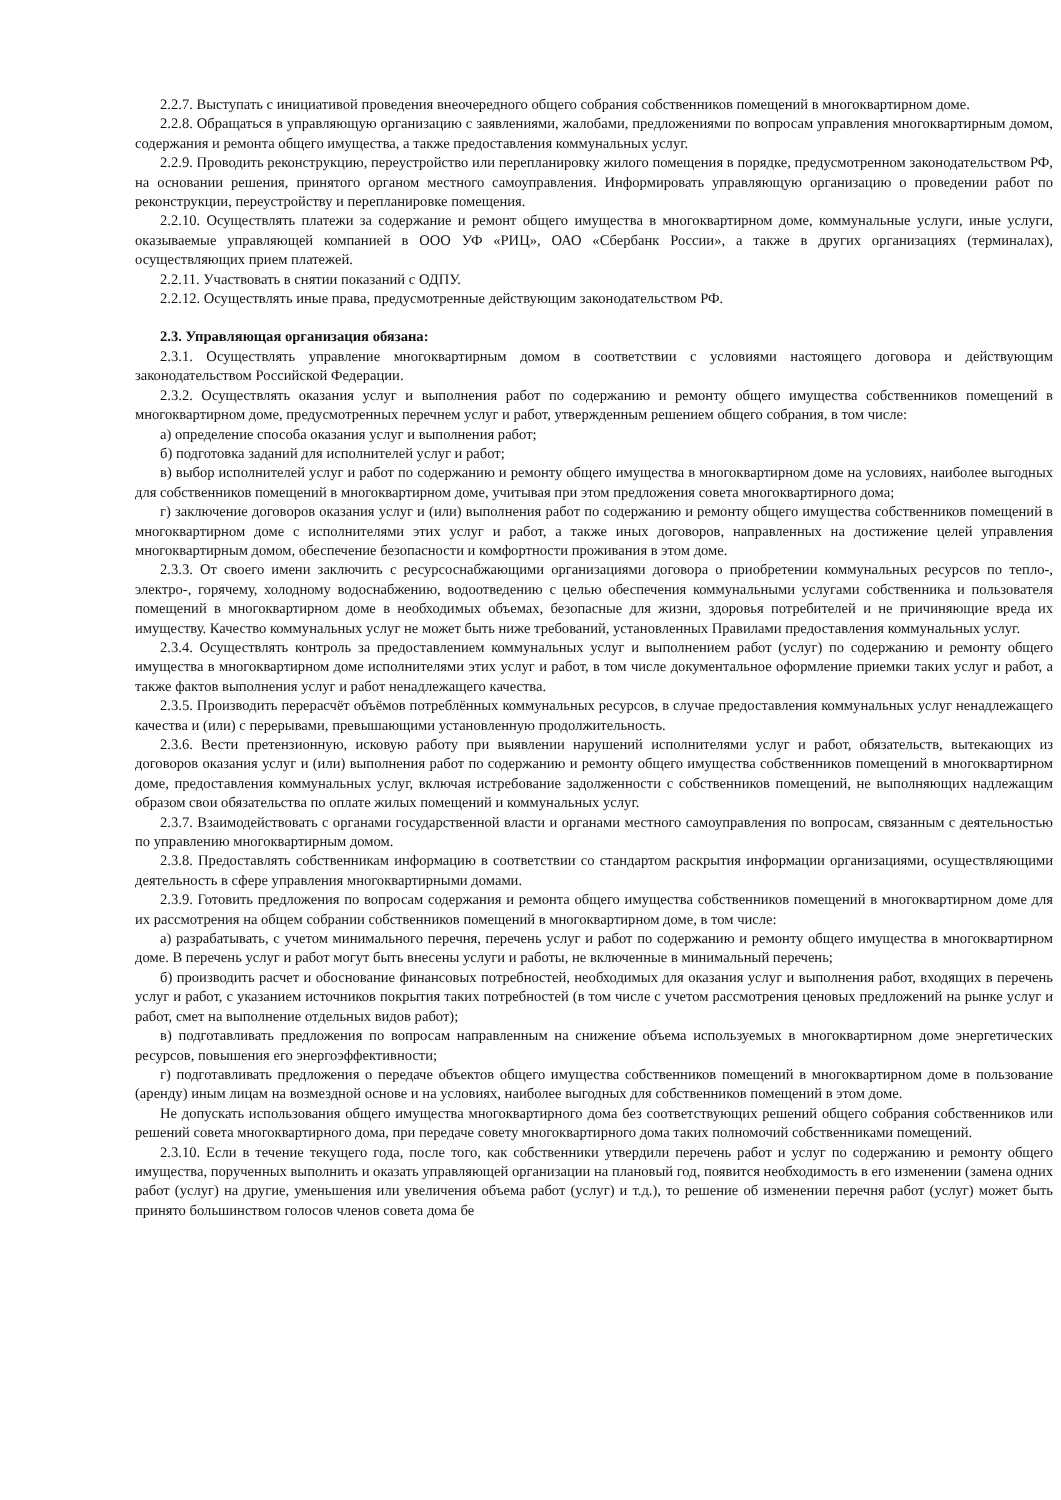2.2.7. Выступать с инициативой проведения внеочередного общего собрания собственников помещений в многоквартирном доме.
2.2.8. Обращаться в управляющую организацию с заявлениями, жалобами, предложениями по вопросам управления многоквартирным домом, содержания и ремонта общего имущества, а также предоставления коммунальных услуг.
2.2.9. Проводить реконструкцию, переустройство или перепланировку жилого помещения в порядке, предусмотренном законодательством РФ, на основании решения, принятого органом местного самоуправления. Информировать управляющую организацию о проведении работ по реконструкции, переустройству и перепланировке помещения.
2.2.10. Осуществлять платежи за содержание и ремонт общего имущества в многоквартирном доме, коммунальные услуги, иные услуги, оказываемые управляющей компанией в ООО УФ «РИЦ», ОАО «Сбербанк России», а также в других организациях (терминалах), осуществляющих прием платежей.
2.2.11. Участвовать в снятии показаний с ОДПУ.
2.2.12. Осуществлять иные права, предусмотренные действующим законодательством РФ.
2.3. Управляющая организация обязана:
2.3.1. Осуществлять управление многоквартирным домом в соответствии с условиями настоящего договора и действующим законодательством Российской Федерации.
2.3.2. Осуществлять оказания услуг и выполнения работ по содержанию и ремонту общего имущества собственников помещений в многоквартирном доме, предусмотренных перечнем услуг и работ, утвержденным решением общего собрания, в том числе:
а) определение способа оказания услуг и выполнения работ;
б) подготовка заданий для исполнителей услуг и работ;
в) выбор исполнителей услуг и работ по содержанию и ремонту общего имущества в многоквартирном доме на условиях, наиболее выгодных для собственников помещений в многоквартирном доме, учитывая при этом предложения совета многоквартирного дома;
г) заключение договоров оказания услуг и (или) выполнения работ по содержанию и ремонту общего имущества собственников помещений в многоквартирном доме с исполнителями этих услуг и работ, а также иных договоров, направленных на достижение целей управления многоквартирным домом, обеспечение безопасности и комфортности проживания в этом доме.
2.3.3. От своего имени заключить с ресурсоснабжающими организациями договора о приобретении коммунальных ресурсов по тепло-, электро-, горячему, холодному водоснабжению, водоотведению с целью обеспечения коммунальными услугами собственника и пользователя помещений в многоквартирном доме в необходимых объемах, безопасные для жизни, здоровья потребителей и не причиняющие вреда их имуществу. Качество коммунальных услуг не может быть ниже требований, установленных Правилами предоставления коммунальных услуг.
2.3.4. Осуществлять контроль за предоставлением коммунальных услуг и выполнением работ (услуг) по содержанию и ремонту общего имущества в многоквартирном доме исполнителями этих услуг и работ, в том числе документальное оформление приемки таких услуг и работ, а также фактов выполнения услуг и работ ненадлежащего качества.
2.3.5. Производить перерасчёт объёмов потреблённых коммунальных ресурсов, в случае предоставления коммунальных услуг ненадлежащего качества и (или) с перерывами, превышающими установленную продолжительность.
2.3.6. Вести претензионную, исковую работу при выявлении нарушений исполнителями услуг и работ, обязательств, вытекающих из договоров оказания услуг и (или) выполнения работ по содержанию и ремонту общего имущества собственников помещений в многоквартирном доме, предоставления коммунальных услуг, включая истребование задолженности с собственников помещений, не выполняющих надлежащим образом свои обязательства по оплате жилых помещений и коммунальных услуг.
2.3.7. Взаимодействовать с органами государственной власти и органами местного самоуправления по вопросам, связанным с деятельностью по управлению многоквартирным домом.
2.3.8. Предоставлять собственникам информацию в соответствии со стандартом раскрытия информации организациями, осуществляющими деятельность в сфере управления многоквартирными домами.
2.3.9. Готовить предложения по вопросам содержания и ремонта общего имущества собственников помещений в многоквартирном доме для их рассмотрения на общем собрании собственников помещений в многоквартирном доме, в том числе:
а) разрабатывать, с учетом минимального перечня, перечень услуг и работ по содержанию и ремонту общего имущества в многоквартирном доме. В перечень услуг и работ могут быть внесены услуги и работы, не включенные в минимальный перечень;
б) производить расчет и обоснование финансовых потребностей, необходимых для оказания услуг и выполнения работ, входящих в перечень услуг и работ, с указанием источников покрытия таких потребностей (в том числе с учетом рассмотрения ценовых предложений на рынке услуг и работ, смет на выполнение отдельных видов работ);
в) подготавливать предложения по вопросам направленным на снижение объема используемых в многоквартирном доме энергетических ресурсов, повышения его энергоэффективности;
г) подготавливать предложения о передаче объектов общего имущества собственников помещений в многоквартирном доме в пользование (аренду) иным лицам на возмездной основе и на условиях, наиболее выгодных для собственников помещений в этом доме.
Не допускать использования общего имущества многоквартирного дома без соответствующих решений общего собрания собственников или решений совета многоквартирного дома, при передаче совету многоквартирного дома таких полномочий собственниками помещений.
2.3.10. Если в течение текущего года, после того, как собственники утвердили перечень работ и услуг по содержанию и ремонту общего имущества, порученных выполнить и оказать управляющей организации на плановый год, появится необходимость в его изменении (замена одних работ (услуг) на другие, уменьшения или увеличения объема работ (услуг) и т.д.), то решение об изменении перечня работ (услуг) может быть принято большинством голосов членов совета дома бе